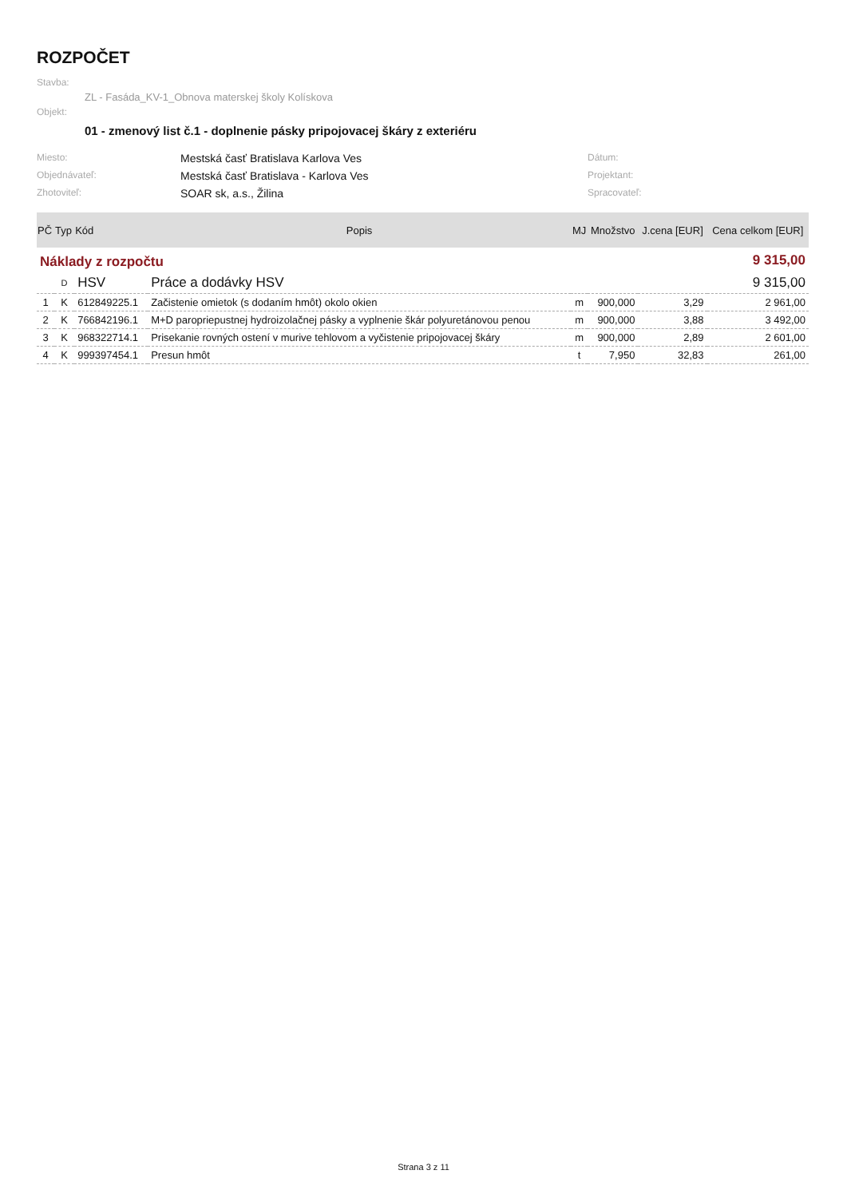ROZPOČET
Stavba:
ZL - Fasáda_KV-1_Obnova materskej školy Kolískova
Objekt:
01 - zmenový list č.1 - doplnenie pásky pripojovacej škáry z exteriéru
Miesto: Mestská časť Bratislava Karlova Ves Dátum: Objednávateľ: Mestská časť Bratislava - Karlova Ves Projektant: Zhotoviteľ: SOAR sk, a.s., Žilina Spracovateľ:
| PČ | Typ | Kód | Popis | MJ | Množstvo | J.cena [EUR] | Cena celkom [EUR] |
| --- | --- | --- | --- | --- | --- | --- | --- |
| Náklady z rozpočtu | | | | | | 9 315,00 | |
| | D | HSV | Práce a dodávky HSV | | | 9 315,00 | |
| 1 | K | 612849225.1 | Začistenie omietok (s dodaním hmôt) okolo okien | m | 900,000 | 3,29 | 2 961,00 |
| 2 | K | 766842196.1 | M+D paropriepustnej hydroizolačnej pásky a vyplnenie škár polyuretánovou penou | m | 900,000 | 3,88 | 3 492,00 |
| 3 | K | 968322714.1 | Prisekanie rovných ostení v murive tehlovom a vyčistenie pripojovacej škáry | m | 900,000 | 2,89 | 2 601,00 |
| 4 | K | 999397454.1 | Presun hmôt | t | 7,950 | 32,83 | 261,00 |
Strana 3 z 11